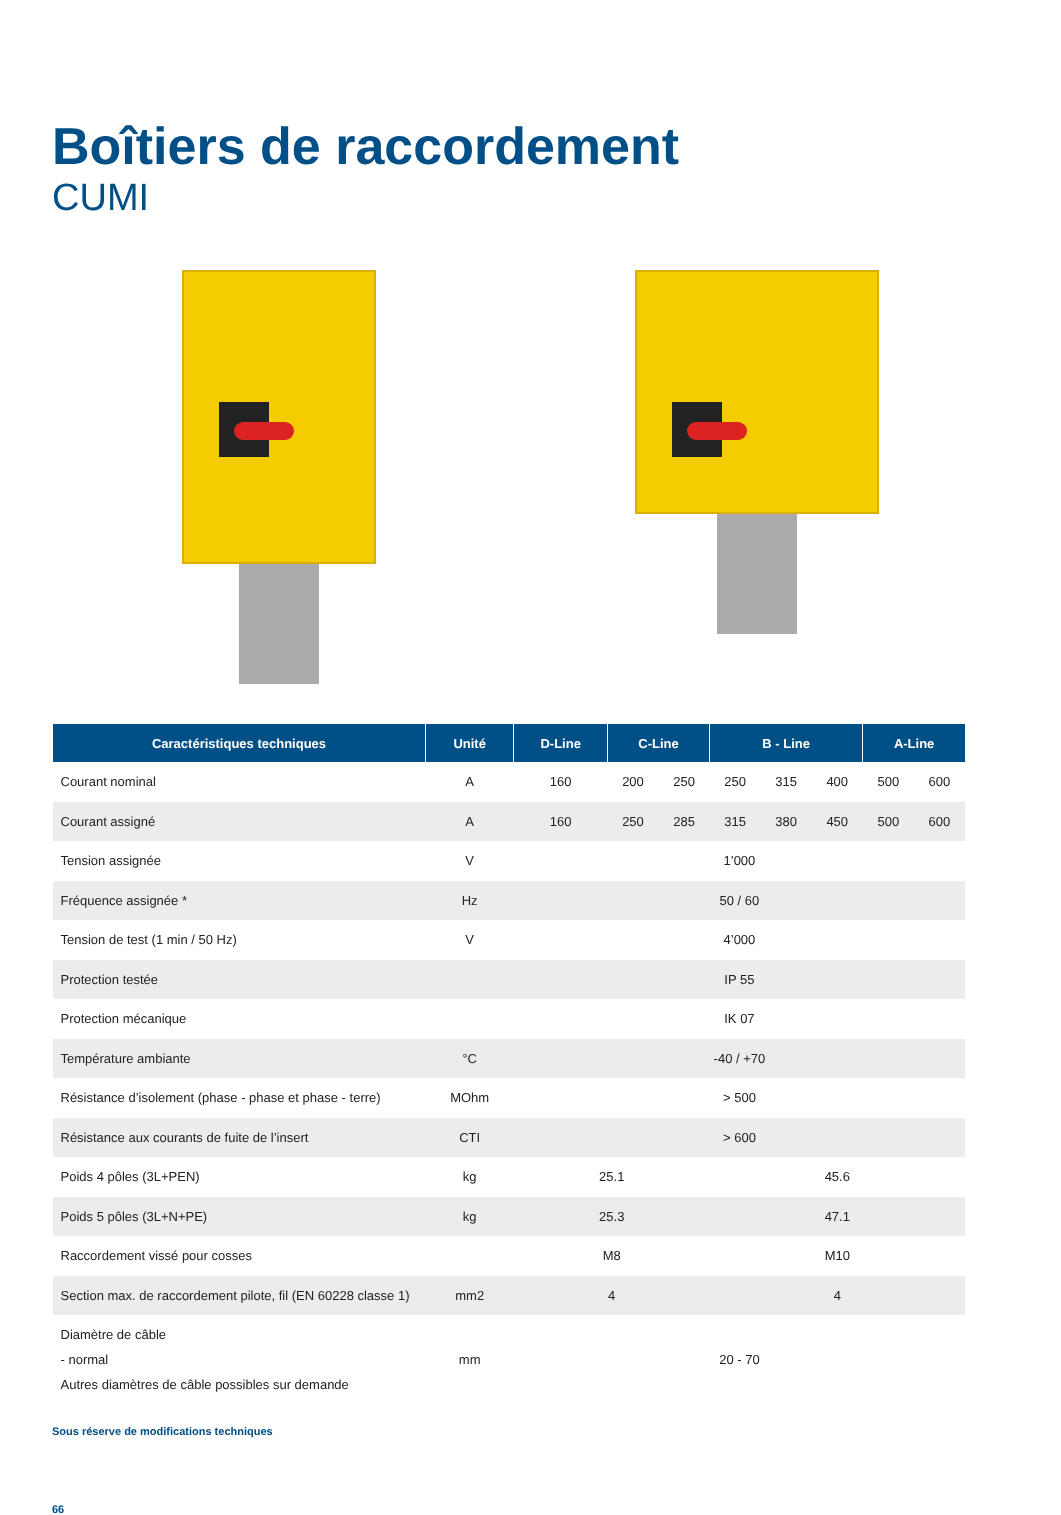Boîtiers de raccordement
CUMI
| Caractéristiques techniques | Unité | D-Line | C-Line | | B - Line | | | A-Line | |
| --- | --- | --- | --- | --- | --- | --- | --- | --- | --- |
| Courant nominal | A | 160 | 200 | 250 | 250 | 315 | 400 | 500 | 600 |
| Courant assigné | A | 160 | 250 | 285 | 315 | 380 | 450 | 500 | 600 |
| Tension assignée | V | 1’000 | | | | | | | |
| Fréquence assignée * | Hz | 50 / 60 | | | | | | | |
| Tension de test (1 min / 50 Hz) | V | 4’000 | | | | | | | |
| Protection testée | | IP 55 | | | | | | | |
| Protection mécanique | | IK 07 | | | | | | | |
| Température ambiante | °C | -40 / +70 | | | | | | | |
| Résistance d’isolement (phase - phase et phase - terre) | MOhm | > 500 | | | | | | | |
| Résistance aux courants de fuite de l’insert | CTI | > 600 | | | | | | | |
| Poids 4 pôles (3L+PEN) | kg | 25.1 | | | 45.6 | | | | |
| Poids 5 pôles (3L+N+PE) | kg | 25.3 | | | 47.1 | | | | |
| Raccordement vissé pour cosses | | M8 | | | M10 | | | | |
| Section max. de raccordement pilote, fil (EN 60228 classe 1) | mm2 | 4 | | | 4 | | | | |
| Diamètre de câble - normal Autres diamètres de câble possibles sur demande | mm | 20 - 70 | | | | | | | |
Sous réserve de modifications techniques
66